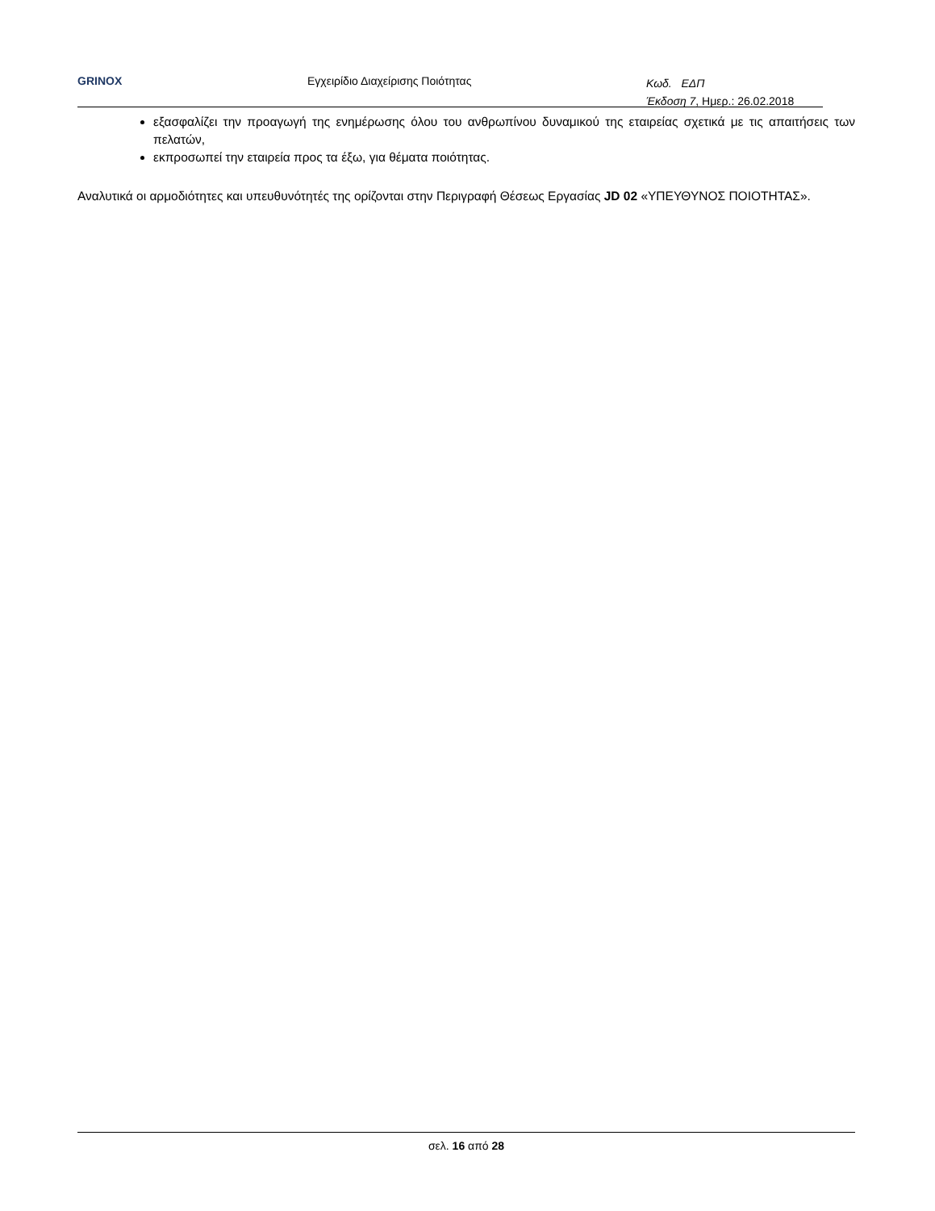GRINOX Εγχειρίδιο Διαχείρισης Ποιότητας Κωδ. ΕΔΠ
Έκδοση 7, Ημερ.: 26.02.2018
εξασφαλίζει την προαγωγή της ενημέρωσης όλου του ανθρωπίνου δυναμικού της εταιρείας σχετικά με τις απαιτήσεις των πελατών,
εκπροσωπεί την εταιρεία προς τα έξω, για θέματα ποιότητας.
Αναλυτικά οι αρμοδιότητες και υπευθυνότητές της ορίζονται στην Περιγραφή Θέσεως Εργασίας JD 02 «ΥΠΕΥΘΥΝΟΣ ΠΟΙΟΤΗΤΑΣ».
σελ. 16 από 28